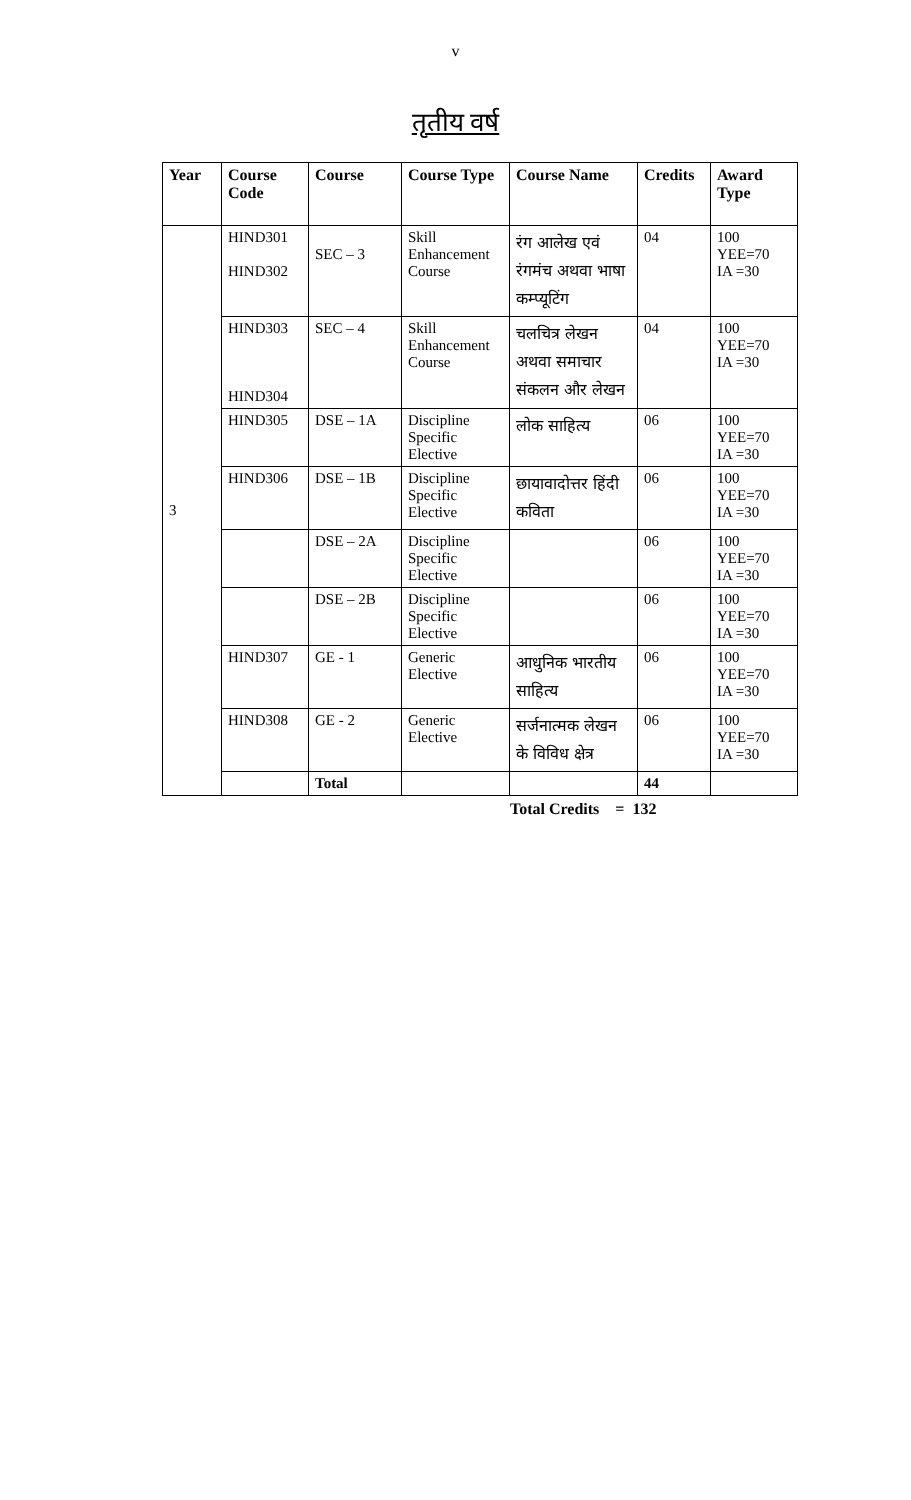v
तृतीय वर्ष
| Year | Course Code | Course | Course Type | Course Name | Credits | Award Type |
| --- | --- | --- | --- | --- | --- | --- |
| 3 | HIND301 HIND302 | SEC – 3 | Skill Enhancement Course | रंग आलेख एवं रंगमंच अथवा भाषा कम्प्यूटिंग | 04 | 100 YEE=70 IA =30 |
| | HIND303 HIND304 | SEC – 4 | Skill Enhancement Course | चलचित्र लेखन अथवा समाचार संकलन और लेखन | 04 | 100 YEE=70 IA =30 |
| | HIND305 | DSE – 1A | Discipline Specific Elective | लोक साहित्य | 06 | 100 YEE=70 IA =30 |
| | HIND306 | DSE – 1B | Discipline Specific Elective | छायावादोत्तर हिंदी कविता | 06 | 100 YEE=70 IA =30 |
| | | DSE – 2A | Discipline Specific Elective | | 06 | 100 YEE=70 IA =30 |
| | | DSE – 2B | Discipline Specific Elective | | 06 | 100 YEE=70 IA =30 |
| | HIND307 | GE - 1 | Generic Elective | आधुनिक भारतीय साहित्य | 06 | 100 YEE=70 IA =30 |
| | HIND308 | GE - 2 | Generic Elective | सर्जनात्मक लेखन के विविध क्षेत्र | 06 | 100 YEE=70 IA =30 |
| | | Total | | | 44 | |
Total Credits = 132